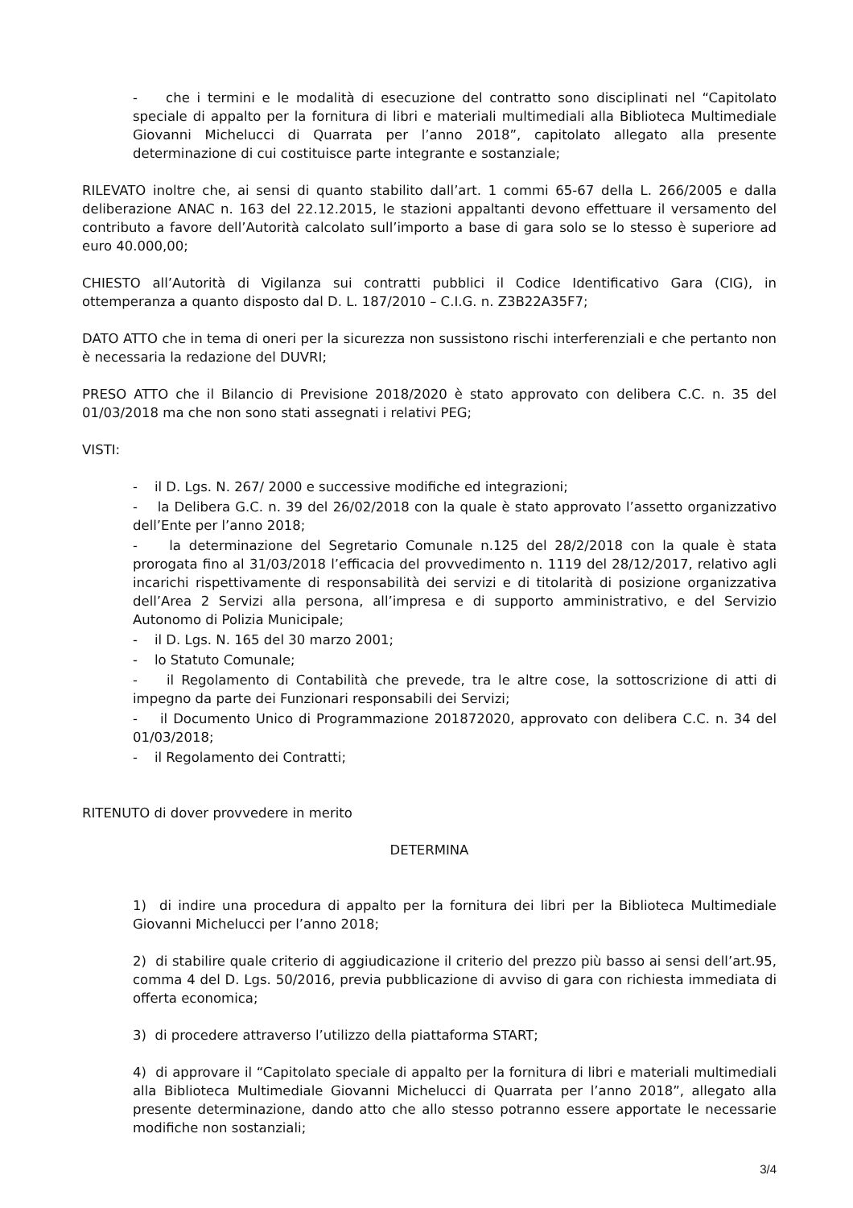- che i termini e le modalità di esecuzione del contratto sono disciplinati nel “Capitolato speciale di appalto per la fornitura di libri e materiali multimediali alla Biblioteca Multimediale Giovanni Michelucci di Quarrata per l’anno 2018”, capitolato allegato alla presente determinazione di cui costituisce parte integrante e sostanziale;
RILEVATO inoltre che, ai sensi di quanto stabilito dall’art. 1 commi 65-67 della L. 266/2005 e dalla deliberazione ANAC n. 163 del 22.12.2015, le stazioni appaltanti devono effettuare il versamento del contributo a favore dell’Autorità calcolato sull’importo a base di gara solo se lo stesso è superiore ad euro 40.000,00;
CHIESTO all’Autorità di Vigilanza sui contratti pubblici il Codice Identificativo Gara (CIG), in ottemperanza a quanto disposto dal D. L. 187/2010 – C.I.G. n. Z3B22A35F7;
DATO ATTO che in tema di oneri per la sicurezza non sussistono rischi interferenziali e che pertanto non è necessaria la redazione del DUVRI;
PRESO ATTO che il Bilancio di Previsione 2018/2020 è stato approvato con delibera C.C. n. 35 del 01/03/2018 ma che non sono stati assegnati i relativi PEG;
VISTI:
- il D. Lgs. N. 267/ 2000 e successive modifiche ed integrazioni;
- la Delibera G.C. n. 39 del 26/02/2018 con la quale è stato approvato l’assetto organizzativo dell’Ente per l’anno 2018;
- la determinazione del Segretario Comunale n.125 del 28/2/2018 con la quale è stata prorogata fino al 31/03/2018 l’efficacia del provvedimento n. 1119 del 28/12/2017, relativo agli incarichi rispettivamente di responsabilità dei servizi e di titolarità di posizione organizzativa dell’Area 2 Servizi alla persona, all’impresa e di supporto amministrativo, e del Servizio Autonomo di Polizia Municipale;
- il D. Lgs. N. 165 del 30 marzo 2001;
- lo Statuto Comunale;
- il Regolamento di Contabilità che prevede, tra le altre cose, la sottoscrizione di atti di impegno da parte dei Funzionari responsabili dei Servizi;
- il Documento Unico di Programmazione 201872020, approvato con delibera C.C. n. 34 del 01/03/2018;
- il Regolamento dei Contratti;
RITENUTO di dover provvedere in merito
DETERMINA
1) di indire una procedura di appalto per la fornitura dei libri per la Biblioteca Multimediale Giovanni Michelucci per l’anno 2018;
2) di stabilire quale criterio di aggiudicazione il criterio del prezzo più basso ai sensi dell’art.95, comma 4 del D. Lgs. 50/2016, previa pubblicazione di avviso di gara con richiesta immediata di offerta economica;
3) di procedere attraverso l’utilizzo della piattaforma START;
4) di approvare il “Capitolato speciale di appalto per la fornitura di libri e materiali multimediali alla Biblioteca Multimediale Giovanni Michelucci di Quarrata per l’anno 2018”, allegato alla presente determinazione, dando atto che allo stesso potranno essere apportate le necessarie modifiche non sostanziali;
3/4